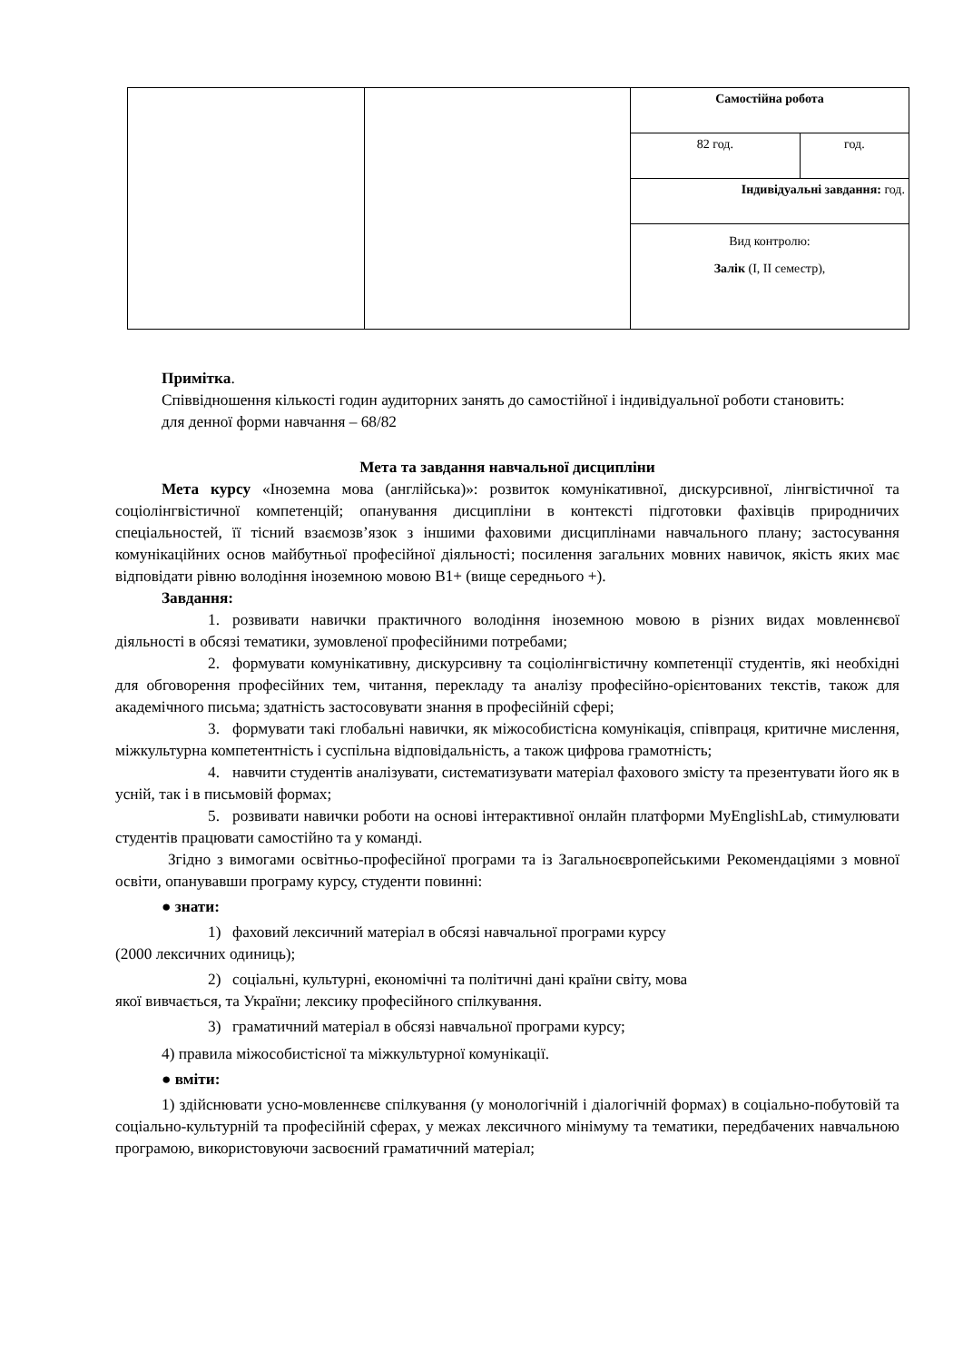| | | Самостійна робота | |
| | | 82 год. | год. |
| | | Індивідуальні завдання: год. | |
| | | Вид контролю: Залік (І, ІІ семестр), | |
Примітка.
Співвідношення кількості годин аудиторних занять до самостійної і індивідуальної роботи становить:
для денної форми навчання – 68/82
Мета та завдання навчальної дисципліни
Мета курсу «Іноземна мова (англійська)»: розвиток комунікативної, дискурсивної, лінгвістичної та соціолінгвістичної компетенцій; опанування дисципліни в контексті підготовки фахівців природничих спеціальностей, її тісний взаємозв’язок з іншими фаховими дисциплінами навчального плану; застосування комунікаційних основ майбутньої професійної діяльності; посилення загальних мовних навичок, якість яких має відповідати рівню володіння іноземною мовою В1+ (вище середнього +).
Завдання:
1. розвивати навички практичного володіння іноземною мовою в різних видах мовленнєвої діяльності в обсязі тематики, зумовленої професійними потребами;
2. формувати комунікативну, дискурсивну та соціолінгвістичну компетенції студентів, які необхідні для обговорення професійних тем, читання, перекладу та аналізу професійно-орієнтованих текстів, також для академічного письма; здатність застосовувати знання в професійній сфері;
3. формувати такі глобальні навички, як міжособистісна комунікація, співпраця, критичне мислення, міжкультурна компетентність і суспільна відповідальність, а також цифрова грамотність;
4. навчити студентів аналізувати, систематизувати матеріал фахового змісту та презентувати його як в усній, так і в письмовій формах;
5. розвивати навички роботи на основі інтерактивної онлайн платформи MyEnglishLab, стимулювати студентів працювати самостійно та у команді.
Згідно з вимогами освітньо-професійної програми та із Загальноєвропейськими Рекомендаціями з мовної освіти, опанувавши програму курсу, студенти повинні:
● знати:
1) фаховий лексичний матеріал в обсязі навчальної програми курсу
(2000 лексичних одиниць);
2) соціальні, культурні, економічні та політичні дані країни світу, мова
якої вивчається, та України; лексику професійного спілкування.
3) граматичний матеріал в обсязі навчальної програми курсу;
4) правила міжособистісної та міжкультурної комунікації.
● вміти:
1) здійснювати усно-мовленнєве спілкування (у монологічній і діалогічній формах) в соціально-побутовій та соціально-культурній та професійній сферах, у межах лексичного мінімуму та тематики, передбачених навчальною програмою, використовуючи засвоєний граматичний матеріал;